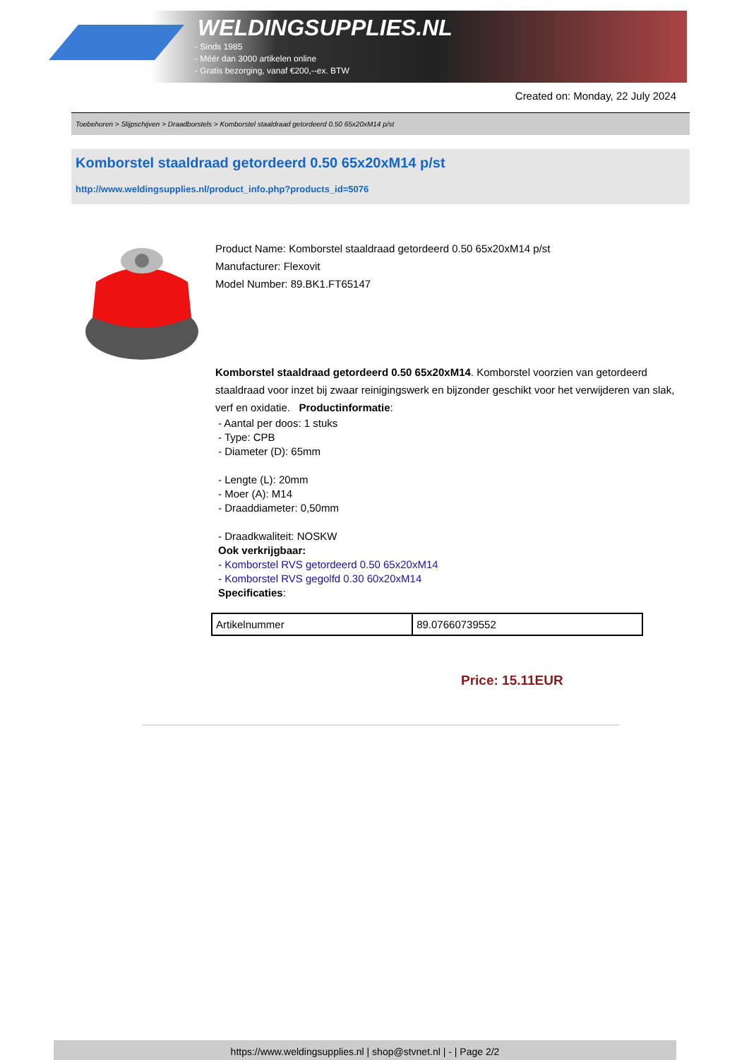WELDINGSUPPLIES.NL
- Sinds 1985
- Méér dan 3000 artikelen online
- Gratis bezorging, vanaf €200,--ex. BTW
Created on: Monday, 22 July 2024
Toebehoren > Slijpschijven > Draadborstels > Komborstel staaldraad getordeerd 0.50 65x20xM14 p/st
Komborstel staaldraad getordeerd 0.50 65x20xM14 p/st
http://www.weldingsupplies.nl/product_info.php?products_id=5076
Product Name: Komborstel staaldraad getordeerd 0.50 65x20xM14 p/st
Manufacturer: Flexovit
Model Number: 89.BK1.FT65147
Komborstel staaldraad getordeerd 0.50 65x20xM14. Komborstel voorzien van getordeerd staaldraad voor inzet bij zwaar reinigingswerk en bijzonder geschikt voor het verwijderen van slak, verf en oxidatie. Productinformatie:
- Aantal per doos: 1 stuks
- Type: CPB
- Diameter (D): 65mm
- Lengte (L): 20mm
- Moer (A): M14
- Draaddiameter: 0,50mm
- Draadkwaliteit: NOSKW
Ook verkrijgbaar:
- Komborstel RVS getordeerd 0.50 65x20xM14
- Komborstel RVS gegolfd 0.30 60x20xM14
Specificaties:
| Artikelnummer | 89.07660739552 |
Price: 15.11EUR
https://www.weldingsupplies.nl | shop@stvnet.nl | - | Page 2/2